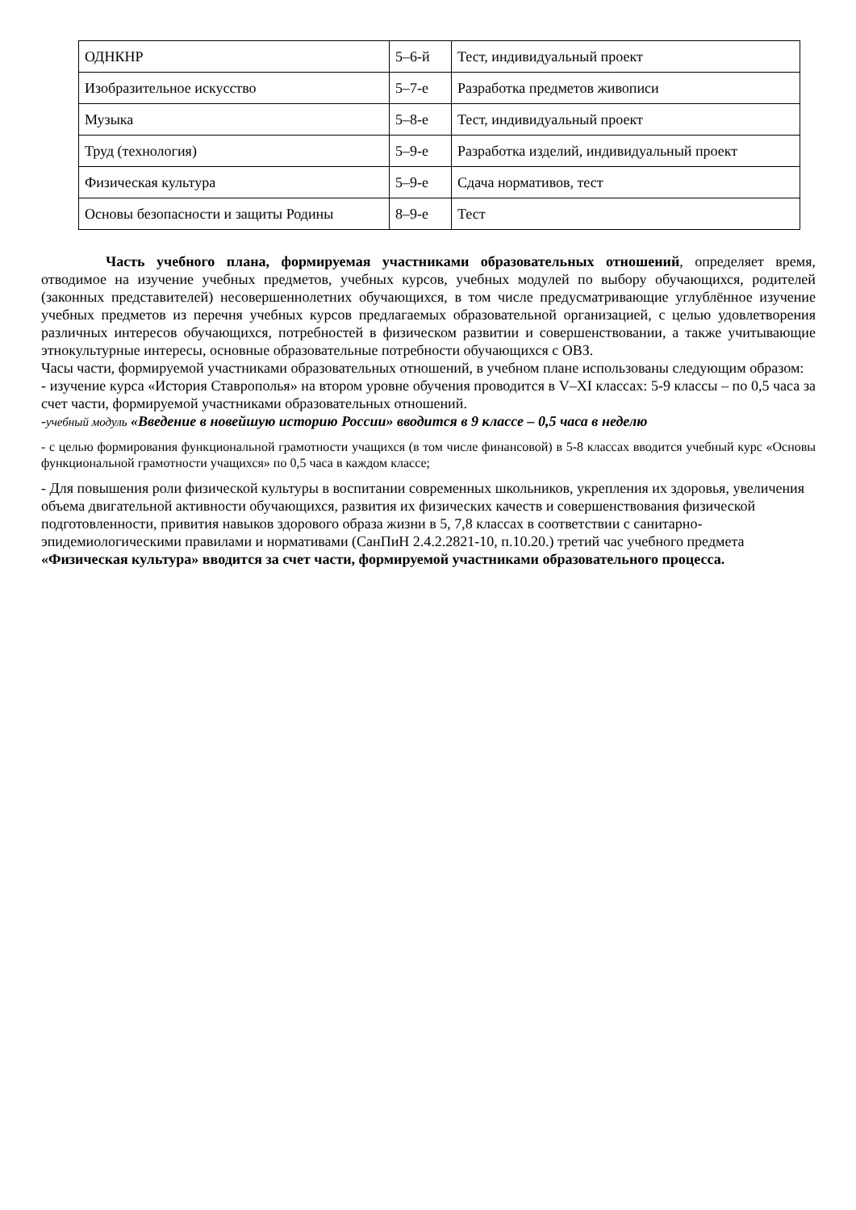| ОДНКНР | 5–6-й | Тест, индивидуальный проект |
| Изобразительное искусство | 5–7-е | Разработка предметов живописи |
| Музыка | 5–8-е | Тест, индивидуальный проект |
| Труд (технология) | 5–9-е | Разработка изделий, индивидуальный проект |
| Физическая культура | 5–9-е | Сдача нормативов, тест |
| Основы безопасности и защиты Родины | 8–9-е | Тест |
Часть учебного плана, формируемая участниками образовательных отношений, определяет время, отводимое на изучение учебных предметов, учебных курсов, учебных модулей по выбору обучающихся, родителей (законных представителей) несовершеннолетних обучающихся, в том числе предусматривающие углублённое изучение учебных предметов из перечня учебных курсов предлагаемых образовательной организацией, с целью удовлетворения различных интересов обучающихся, потребностей в физическом развитии и совершенствовании, а также учитывающие этнокультурные интересы, основные образовательные потребности обучающихся с ОВЗ.
Часы части, формируемой участниками образовательных отношений, в учебном плане использованы следующим образом:
- изучение курса «История Ставрополья» на втором уровне обучения проводится в V–XI классах: 5-9 классы – по 0,5 часа за счет части, формируемой участниками образовательных отношений.
-учебный модуль «Введение в новейшую историю России» вводится в 9 классе – 0,5 часа в неделю
- с целью формирования функциональной грамотности учащихся (в том числе финансовой) в 5-8 классах вводится учебный курс «Основы функциональной грамотности учащихся» по 0,5 часа в каждом классе;
- Для повышения роли физической культуры в воспитании современных школьников, укрепления их здоровья, увеличения объема двигательной активности обучающихся, развития их физических качеств и совершенствования физической подготовленности, привития навыков здорового образа жизни в 5, 7,8 классах в соответствии с санитарно- эпидемиологическими правилами и нормативами (СанПиН 2.4.2.2821-10, п.10.20.) третий час учебного предмета «Физическая культура» вводится за счет части, формируемой участниками образовательного процесса.